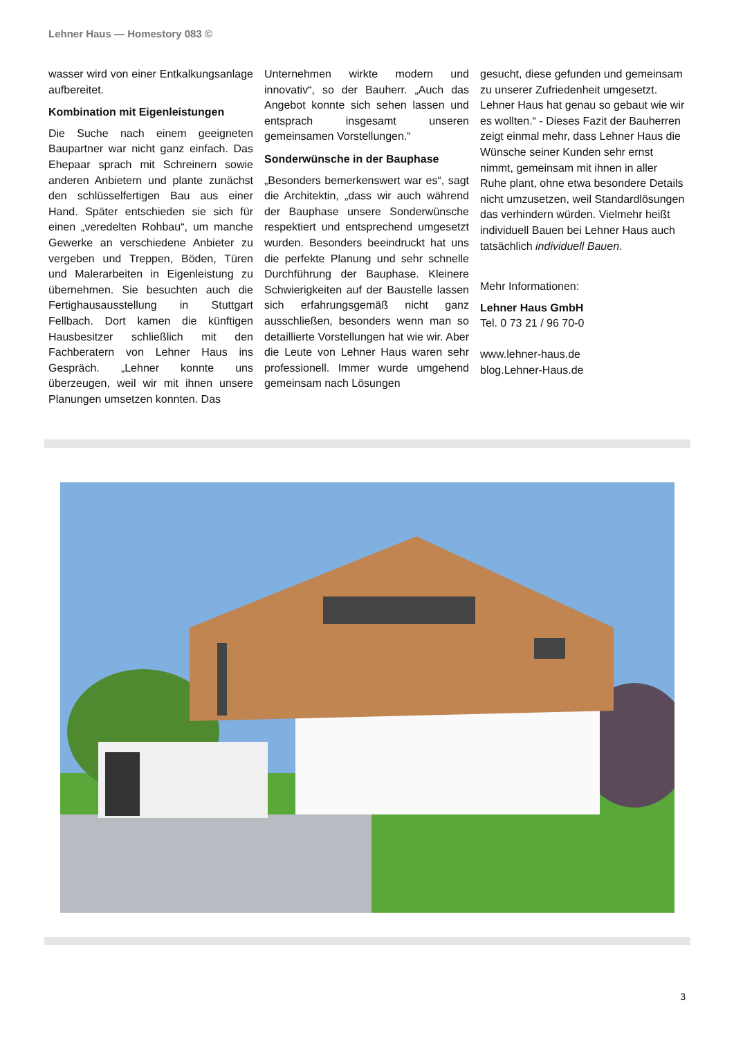Lehner Haus — Homestory 083 ©
wasser wird von einer Entkalkungsanlage aufbereitet.
Kombination mit Eigenleistungen
Die Suche nach einem geeigneten Baupartner war nicht ganz einfach. Das Ehepaar sprach mit Schreinern sowie anderen Anbietern und plante zunächst den schlüsselfertigen Bau aus einer Hand. Später entschieden sie sich für einen „veredelten Rohbau“, um manche Gewerke an verschiedene Anbieter zu vergeben und Treppen, Böden, Türen und Malerarbeiten in Eigenleistung zu übernehmen. Sie besuchten auch die Fertighausausstellung in Stuttgart Fellbach. Dort kamen die künftigen Hausbesitzer schließlich mit den Fachberatern von Lehner Haus ins Gespräch. „Lehner konnte uns überzeugen, weil wir mit ihnen unsere Planungen umsetzen konnten. Das
Unternehmen wirkte modern und innovativ“, so der Bauherr. „Auch das Angebot konnte sich sehen lassen und entsprach insgesamt unseren gemeinsamen Vorstellungen.“
Sonderwünsche in der Bauphase
„Besonders bemerkenswert war es“, sagt die Architektin, „dass wir auch während der Bauphase unsere Sonderwünsche respektiert und entsprechend umgesetzt wurden. Besonders beeindruckt hat uns die perfekte Planung und sehr schnelle Durchführung der Bauphase. Kleinere Schwierigkeiten auf der Baustelle lassen sich erfahrungsgemäß nicht ganz ausschließen, besonders wenn man so detaillierte Vorstellungen hat wie wir. Aber die Leute von Lehner Haus waren sehr professionell. Immer wurde umgehend gemeinsam nach Lösungen
gesucht, diese gefunden und gemeinsam zu unserer Zufriedenheit umgesetzt. Lehner Haus hat genau so gebaut wie wir es wollten.“ - Dieses Fazit der Bauherren zeigt einmal mehr, dass Lehner Haus die Wünsche seiner Kunden sehr ernst nimmt, gemeinsam mit ihnen in aller Ruhe plant, ohne etwa besondere Details nicht umzusetzen, weil Standardlösungen das verhindern würden. Vielmehr heißt individuell Bauen bei Lehner Haus auch tatsächlich individuell Bauen.
Mehr Informationen:
Lehner Haus GmbH
Tel. 0 73 21 / 96 70-0
www.lehner-haus.de
blog.Lehner-Haus.de
3